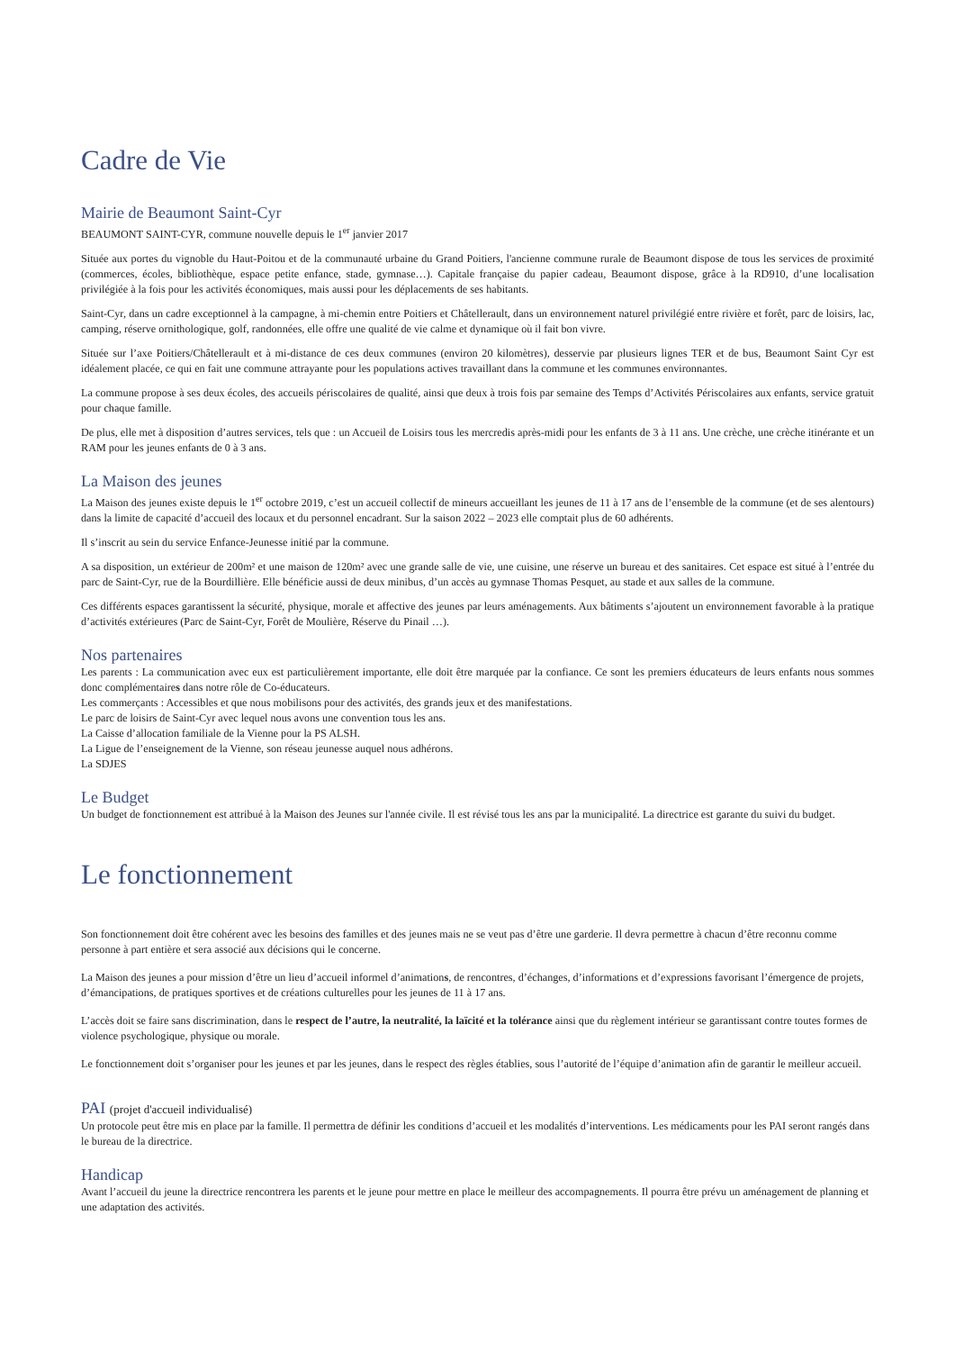Cadre de Vie
Mairie de Beaumont Saint-Cyr
BEAUMONT SAINT-CYR, commune nouvelle depuis le 1<sup>er</sup> janvier 2017
Située aux portes du vignoble du Haut-Poitou et de la communauté urbaine du Grand Poitiers, l'ancienne commune rurale de Beaumont dispose de tous les services de proximité (commerces, écoles, bibliothèque, espace petite enfance, stade, gymnase…). Capitale française du papier cadeau, Beaumont dispose, grâce à la RD910, d’une localisation privilégiée à la fois pour les activités économiques, mais aussi pour les déplacements de ses habitants.
Saint-Cyr, dans un cadre exceptionnel à la campagne, à mi-chemin entre Poitiers et Châtellerault, dans un environnement naturel privilégié entre rivière et forêt, parc de loisirs, lac, camping, réserve ornithologique, golf, randonnées, elle offre une qualité de vie calme et dynamique où il fait bon vivre.
Située sur l’axe Poitiers/Châtellerault et à mi-distance de ces deux communes (environ 20 kilomètres), desservie par plusieurs lignes TER et de bus, Beaumont Saint Cyr est idéalement placée, ce qui en fait une commune attrayante pour les populations actives travaillant dans la commune et les communes environnantes.
La commune propose à ses deux écoles, des accueils périscolaires de qualité, ainsi que deux à trois fois par semaine des Temps d’Activités Périscolaires aux enfants, service gratuit pour chaque famille.
De plus, elle met à disposition d’autres services, tels que : un Accueil de Loisirs tous les mercredis après-midi pour les enfants de 3 à 11 ans. Une crèche, une crèche itinérante et un RAM pour les jeunes enfants de 0 à 3 ans.
La Maison des jeunes
La Maison des jeunes existe depuis le 1<sup>er</sup> octobre 2019, c’est un accueil collectif de mineurs accueillant les jeunes de 11 à 17 ans de l’ensemble de la commune (et de ses alentours) dans la limite de capacité d’accueil des locaux et du personnel encadrant. Sur la saison 2022 – 2023 elle comptait plus de 60 adhérents.
Il s’inscrit au sein du service Enfance-Jeunesse initié par la commune.
A sa disposition, un extérieur de 200m² et une maison de 120m² avec une grande salle de vie, une cuisine, une réserve un bureau et des sanitaires. Cet espace est situé à l’entrée du parc de Saint-Cyr, rue de la Bourdillière. Elle bénéficie aussi de deux minibus, d’un accès au gymnase Thomas Pesquet, au stade et aux salles de la commune.
Ces différents espaces garantissent la sécurité, physique, morale et affective des jeunes par leurs aménagements. Aux bâtiments s’ajoutent un environnement favorable à la pratique d’activités extérieures (Parc de Saint-Cyr, Forêt de Moulière, Réserve du Pinail …).
Nos partenaires
Les parents : La communication avec eux est particulièrement importante, elle doit être marquée par la confiance. Ce sont les premiers éducateurs de leurs enfants nous sommes donc complémentaires dans notre rôle de Co-éducateurs.
Les commerçants : Accessibles et que nous mobilisons pour des activités, des grands jeux et des manifestations.
Le parc de loisirs de Saint-Cyr avec lequel nous avons une convention tous les ans.
La Caisse d’allocation familiale de la Vienne pour la PS ALSH.
La Ligue de l’enseignement de la Vienne, son réseau jeunesse auquel nous adhérons.
La SDJES
Le Budget
Un budget de fonctionnement est attribué à la Maison des Jeunes sur l'année civile. Il est révisé tous les ans par la municipalité. La directrice est garante du suivi du budget.
Le fonctionnement
Son fonctionnement doit être cohérent avec les besoins des familles et des jeunes mais ne se veut pas d’être une garderie. Il devra permettre à chacun d’être reconnu comme personne à part entière et sera associé aux décisions qui le concerne.
La Maison des jeunes a pour mission d’être un lieu d’accueil informel d’animations, de rencontres, d’échanges, d’informations et d’expressions favorisant l’émergence de projets, d’émancipations, de pratiques sportives et de créations culturelles pour les jeunes de 11 à 17 ans.
L’accès doit se faire sans discrimination, dans le respect de l’autre, la neutralité, la laïcité et la tolérance ainsi que du règlement intérieur se garantissant contre toutes formes de violence psychologique, physique ou morale.
Le fonctionnement doit s’organiser pour les jeunes et par les jeunes, dans le respect des règles établies, sous l’autorité de l’équipe d’animation afin de garantir le meilleur accueil.
PAI (projet d'accueil individualisé)
Un protocole peut être mis en place par la famille. Il permettra de définir les conditions d’accueil et les modalités d’interventions. Les médicaments pour les PAI seront rangés dans le bureau de la directrice.
Handicap
Avant l’accueil du jeune la directrice rencontrera les parents et le jeune pour mettre en place le meilleur des accompagnements. Il pourra être prévu un aménagement de planning et une adaptation des activités.